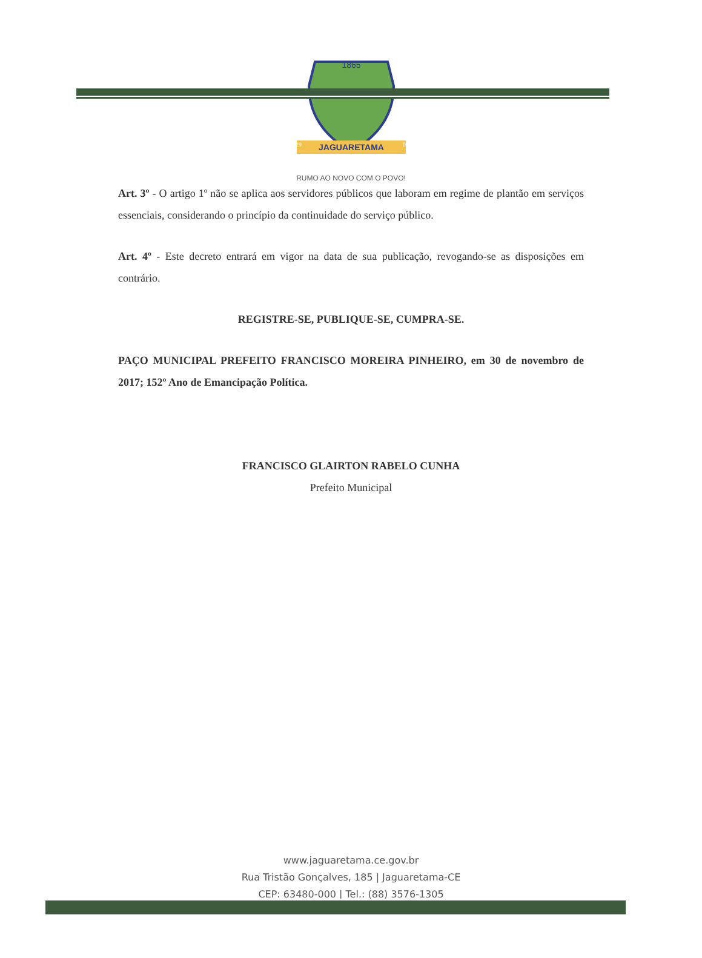1865
JAGUARETAMA
29
08
RUMO AO NOVO COM O POVO!
Art. 3º - O artigo 1º não se aplica aos servidores públicos que laboram em regime de plantão em serviços essenciais, considerando o princípio da continuidade do serviço público.
Art. 4º - Este decreto entrará em vigor na data de sua publicação, revogando-se as disposições em contrário.
REGISTRE-SE, PUBLIQUE-SE, CUMPRA-SE.
PAÇO MUNICIPAL PREFEITO FRANCISCO MOREIRA PINHEIRO, em 30 de novembro de 2017; 152º Ano de Emancipação Política.
FRANCISCO GLAIRTON RABELO CUNHA
Prefeito Municipal
www.jaguaretama.ce.gov.br
Rua Tristão Gonçalves, 185 | Jaguaretama-CE
CEP: 63480-000 | Tel.: (88) 3576-1305